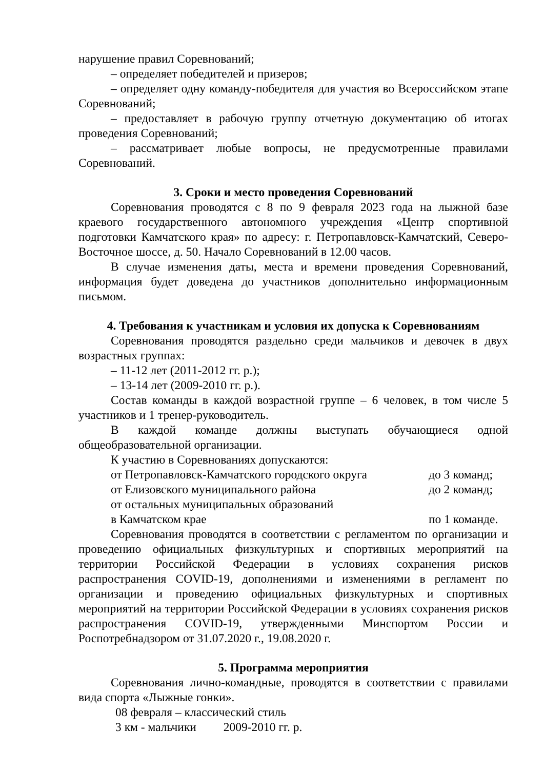нарушение правил Соревнований;
– определяет победителей и призеров;
– определяет одну команду-победителя для участия во Всероссийском этапе Соревнований;
– предоставляет в рабочую группу отчетную документацию об итогах проведения Соревнований;
– рассматривает любые вопросы, не предусмотренные правилами Соревнований.
3. Сроки и место проведения Соревнований
Соревнования проводятся с 8 по 9 февраля 2023 года на лыжной базе краевого государственного автономного учреждения «Центр спортивной подготовки Камчатского края» по адресу: г. Петропавловск-Камчатский, Северо-Восточное шоссе, д. 50. Начало Соревнований в 12.00 часов.
В случае изменения даты, места и времени проведения Соревнований, информация будет доведена до участников дополнительно информационным письмом.
4. Требования к участникам и условия их допуска к Соревнованиям
Соревнования проводятся раздельно среди мальчиков и девочек в двух возрастных группах:
– 11-12 лет (2011-2012 гг. р.);
– 13-14 лет (2009-2010 гг. р.).
Состав команды в каждой возрастной группе – 6 человек, в том числе 5 участников и 1 тренер-руководитель.
В каждой команде должны выступать обучающиеся одной общеобразовательной организации.
К участию в Соревнованиях допускаются:
от Петропавловск-Камчатского городского округа до 3 команд;
от Елизовского муниципального района до 2 команд;
от остальных муниципальных образований
в Камчатском крае по 1 команде.
Соревнования проводятся в соответствии с регламентом по организации и проведению официальных физкультурных и спортивных мероприятий на территории Российской Федерации в условиях сохранения рисков распространения COVID-19, дополнениями и изменениями в регламент по организации и проведению официальных физкультурных и спортивных мероприятий на территории Российской Федерации в условиях сохранения рисков распространения COVID-19, утвержденными Минспортом России и Роспотребнадзором от 31.07.2020 г., 19.08.2020 г.
5. Программа мероприятия
Соревнования лично-командные, проводятся в соответствии с правилами вида спорта «Лыжные гонки».
08 февраля – классический стиль
3 км - мальчики 2009-2010 гг. р.